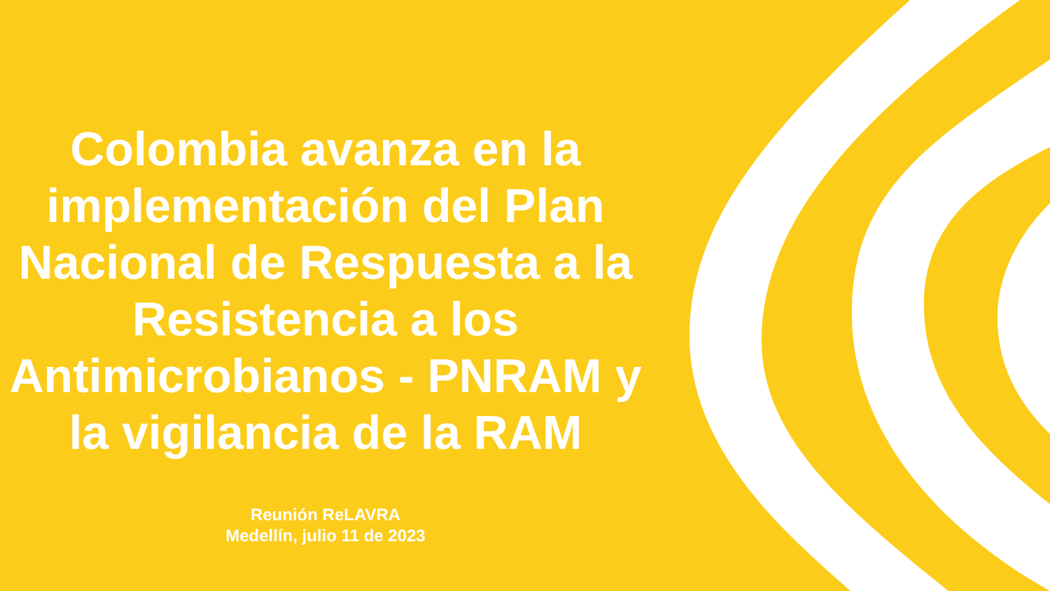Colombia avanza en la implementación del Plan Nacional de Respuesta a la Resistencia a los Antimicrobianos - PNRAM y la vigilancia de la RAM
Reunión ReLAVRA
Medellín, julio 11 de 2023